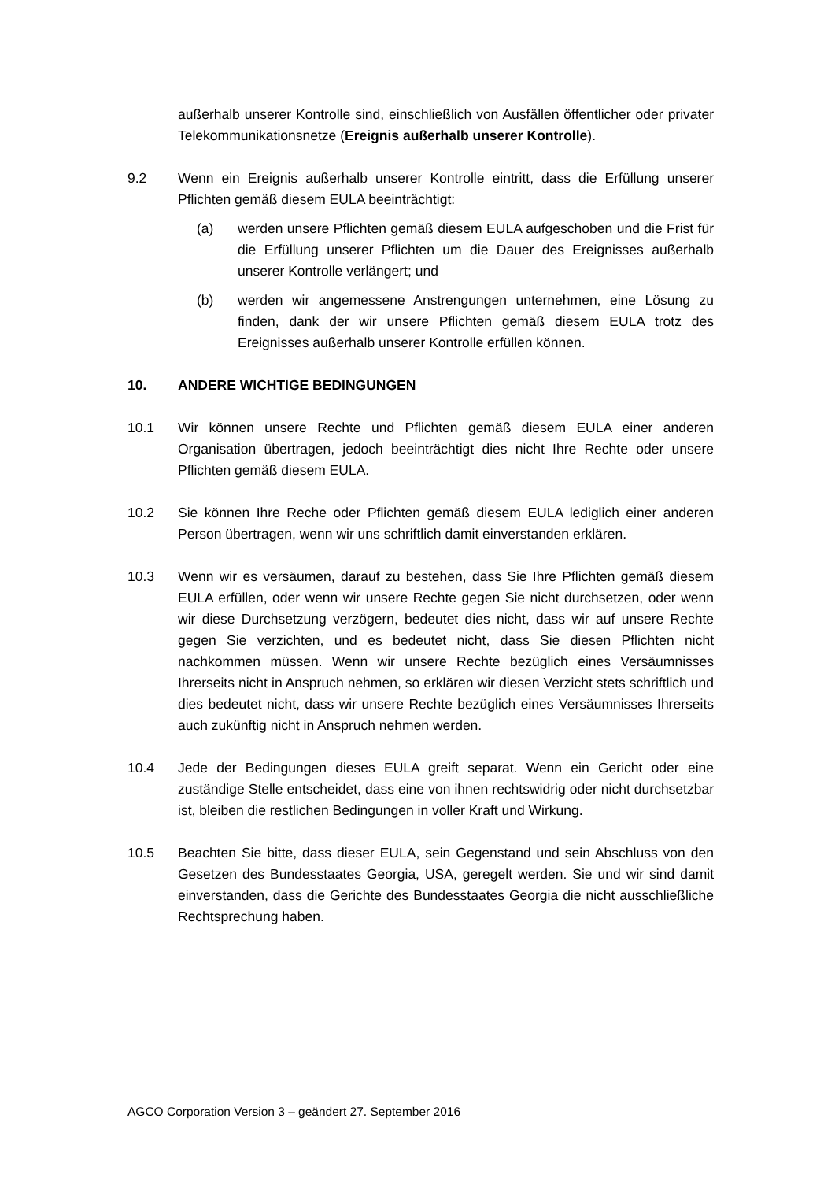außerhalb unserer Kontrolle sind, einschließlich von Ausfällen öffentlicher oder privater Telekommunikationsnetze (Ereignis außerhalb unserer Kontrolle).
9.2 Wenn ein Ereignis außerhalb unserer Kontrolle eintritt, dass die Erfüllung unserer Pflichten gemäß diesem EULA beeinträchtigt:
(a) werden unsere Pflichten gemäß diesem EULA aufgeschoben und die Frist für die Erfüllung unserer Pflichten um die Dauer des Ereignisses außerhalb unserer Kontrolle verlängert; und
(b) werden wir angemessene Anstrengungen unternehmen, eine Lösung zu finden, dank der wir unsere Pflichten gemäß diesem EULA trotz des Ereignisses außerhalb unserer Kontrolle erfüllen können.
10. ANDERE WICHTIGE BEDINGUNGEN
10.1 Wir können unsere Rechte und Pflichten gemäß diesem EULA einer anderen Organisation übertragen, jedoch beeinträchtigt dies nicht Ihre Rechte oder unsere Pflichten gemäß diesem EULA.
10.2 Sie können Ihre Reche oder Pflichten gemäß diesem EULA lediglich einer anderen Person übertragen, wenn wir uns schriftlich damit einverstanden erklären.
10.3 Wenn wir es versäumen, darauf zu bestehen, dass Sie Ihre Pflichten gemäß diesem EULA erfüllen, oder wenn wir unsere Rechte gegen Sie nicht durchsetzen, oder wenn wir diese Durchsetzung verzögern, bedeutet dies nicht, dass wir auf unsere Rechte gegen Sie verzichten, und es bedeutet nicht, dass Sie diesen Pflichten nicht nachkommen müssen. Wenn wir unsere Rechte bezüglich eines Versäumnisses Ihrerseits nicht in Anspruch nehmen, so erklären wir diesen Verzicht stets schriftlich und dies bedeutet nicht, dass wir unsere Rechte bezüglich eines Versäumnisses Ihrerseits auch zukünftig nicht in Anspruch nehmen werden.
10.4 Jede der Bedingungen dieses EULA greift separat. Wenn ein Gericht oder eine zuständige Stelle entscheidet, dass eine von ihnen rechtswidrig oder nicht durchsetzbar ist, bleiben die restlichen Bedingungen in voller Kraft und Wirkung.
10.5 Beachten Sie bitte, dass dieser EULA, sein Gegenstand und sein Abschluss von den Gesetzen des Bundesstaates Georgia, USA, geregelt werden. Sie und wir sind damit einverstanden, dass die Gerichte des Bundesstaates Georgia die nicht ausschließliche Rechtsprechung haben.
AGCO Corporation Version 3 – geändert 27. September 2016